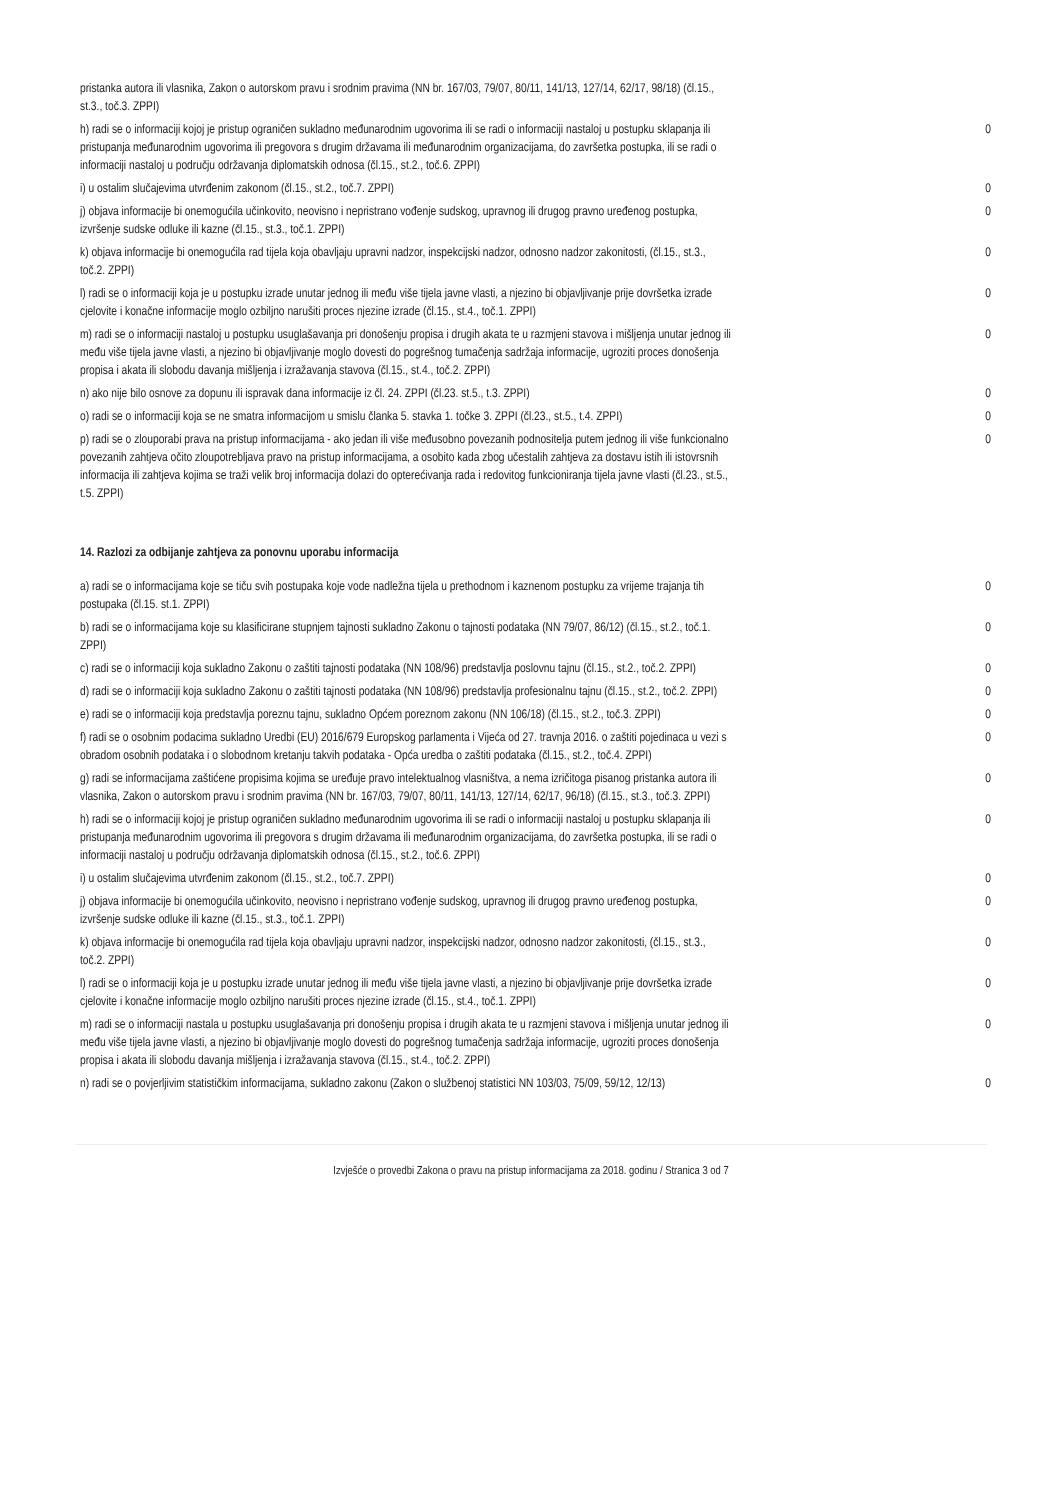| pristanka autora ili vlasnika, Zakon o autorskom pravu i srodnim pravima (NN br. 167/03, 79/07, 80/11, 141/13, 127/14, 62/17, 98/18) (čl.15., st.3., toč.3. ZPPI) | |
| h) radi se o informaciji kojoj je pristup ograničen sukladno međunarodnim ugovorima ili se radi o informaciji nastaloj u postupku sklapanja ili pristupanja međunarodnim ugovorima ili pregovora s drugim državama ili međunarodnim organizacijama, do završetka postupka, ili se radi o informaciji nastaloj u području održavanja diplomatskih odnosa (čl.15., st.2., toč.6. ZPPI) | 0 |
| i) u ostalim slučajevima utvrđenim zakonom (čl.15., st.2., toč.7. ZPPI) | 0 |
| j) objava informacije bi onemogućila učinkovito, neovisno i nepristrano vođenje sudskog, upravnog ili drugog pravno uređenog postupka, izvršenje sudske odluke ili kazne (čl.15., st.3., toč.1. ZPPI) | 0 |
| k) objava informacije bi onemogućila rad tijela koja obavljaju upravni nadzor, inspekcijski nadzor, odnosno nadzor zakonitosti, (čl.15., st.3., toč.2. ZPPI) | 0 |
| l) radi se o informaciji koja je u postupku izrade unutar jednog ili među više tijela javne vlasti, a njezino bi objavljivanje prije dovršetka izrade cjelovite i konačne informacije moglo ozbiljno narušiti proces njezine izrade (čl.15., st.4., toč.1. ZPPI) | 0 |
| m) radi se o informaciji nastaloj u postupku usuglašavanja pri donošenju propisa i drugih akata te u razmjeni stavova i mišljenja unutar jednog ili među više tijela javne vlasti, a njezino bi objavljivanje moglo dovesti do pogrešnog tumačenja sadržaja informacije, ugroziti proces donošenja propisa i akata ili slobodu davanja mišljenja i izražavanja stavova (čl.15., st.4., toč.2. ZPPI) | 0 |
| n) ako nije bilo osnove za dopunu ili ispravak dana informacije iz čl. 24. ZPPI (čl.23. st.5., t.3. ZPPI) | 0 |
| o) radi se o informaciji koja se ne smatra informacijom u smislu članka 5. stavka 1. točke 3. ZPPI (čl.23., st.5., t.4. ZPPI) | 0 |
| p) radi se o zlouporabi prava na pristup informacijama - ako jedan ili više međusobno povezanih podnositelja putem jednog ili više funkcionalno povezanih zahtjeva očito zloupotrebljava pravo na pristup informacijama, a osobito kada zbog učestalih zahtjeva za dostavu istih ili istovrsnih informacija ili zahtjeva kojima se traži velik broj informacija dolazi do opterećivanja rada i redovitog funkcioniranja tijela javne vlasti (čl.23., st.5., t.5. ZPPI) | 0 |
14. Razlozi za odbijanje zahtjeva za ponovnu uporabu informacija
| a) radi se o informacijama koje se tiču svih postupaka koje vode nadležna tijela u prethodnom i kaznenom postupku za vrijeme trajanja tih postupaka (čl.15. st.1. ZPPI) | 0 |
| b) radi se o informacijama koje su klasificirane stupnjem tajnosti sukladno Zakonu o tajnosti podataka (NN 79/07, 86/12) (čl.15., st.2., toč.1. ZPPI) | 0 |
| c) radi se o informaciji koja sukladno Zakonu o zaštiti tajnosti podataka (NN 108/96) predstavlja poslovnu tajnu (čl.15., st.2., toč.2. ZPPI) | 0 |
| d) radi se o informaciji koja sukladno Zakonu o zaštiti tajnosti podataka (NN 108/96) predstavlja profesionalnu tajnu (čl.15., st.2., toč.2. ZPPI) | 0 |
| e) radi se o informaciji koja predstavlja poreznu tajnu, sukladno Općem poreznom zakonu (NN 106/18) (čl.15., st.2., toč.3. ZPPI) | 0 |
| f) radi se o osobnim podacima sukladno Uredbi (EU) 2016/679 Europskog parlamenta i Vijeća od 27. travnja 2016. o zaštiti pojedinaca u vezi s obradom osobnih podataka i o slobodnom kretanju takvih podataka - Opća uredba o zaštiti podataka (čl.15., st.2., toč.4. ZPPI) | 0 |
| g) radi se informacijama zaštićene propisima kojima se uređuje pravo intelektualnog vlasništva, a nema izričitoga pisanog pristanka autora ili vlasnika, Zakon o autorskom pravu i srodnim pravima (NN br. 167/03, 79/07, 80/11, 141/13, 127/14, 62/17, 96/18) (čl.15., st.3., toč.3. ZPPI) | 0 |
| h) radi se o informaciji kojoj je pristup ograničen sukladno međunarodnim ugovorima ili se radi o informaciji nastaloj u postupku sklapanja ili pristupanja međunarodnim ugovorima ili pregovora s drugim državama ili međunarodnim organizacijama, do završetka postupka, ili se radi o informaciji nastaloj u području održavanja diplomatskih odnosa (čl.15., st.2., toč.6. ZPPI) | 0 |
| i) u ostalim slučajevima utvrđenim zakonom (čl.15., st.2., toč.7. ZPPI) | 0 |
| j) objava informacije bi onemogućila učinkovito, neovisno i nepristrano vođenje sudskog, upravnog ili drugog pravno uređenog postupka, izvršenje sudske odluke ili kazne (čl.15., st.3., toč.1. ZPPI) | 0 |
| k) objava informacije bi onemogućila rad tijela koja obavljaju upravni nadzor, inspekcijski nadzor, odnosno nadzor zakonitosti, (čl.15., st.3., toč.2. ZPPI) | 0 |
| l) radi se o informaciji koja je u postupku izrade unutar jednog ili među više tijela javne vlasti, a njezino bi objavljivanje prije dovršetka izrade cjelovite i konačne informacije moglo ozbiljno narušiti proces njezine izrade (čl.15., st.4., toč.1. ZPPI) | 0 |
| m) radi se o informaciji nastala u postupku usuglašavanja pri donošenju propisa i drugih akata te u razmjeni stavova i mišljenja unutar jednog ili među više tijela javne vlasti, a njezino bi objavljivanje moglo dovesti do pogrešnog tumačenja sadržaja informacije, ugroziti proces donošenja propisa i akata ili slobodu davanja mišljenja i izražavanja stavova (čl.15., st.4., toč.2. ZPPI) | 0 |
| n) radi se o povjerljivim statističkim informacijama, sukladno zakonu (Zakon o službenoj statistici NN 103/03, 75/09, 59/12, 12/13) | 0 |
Izvješće o provedbi Zakona o pravu na pristup informacijama za 2018. godinu / Stranica 3 od 7